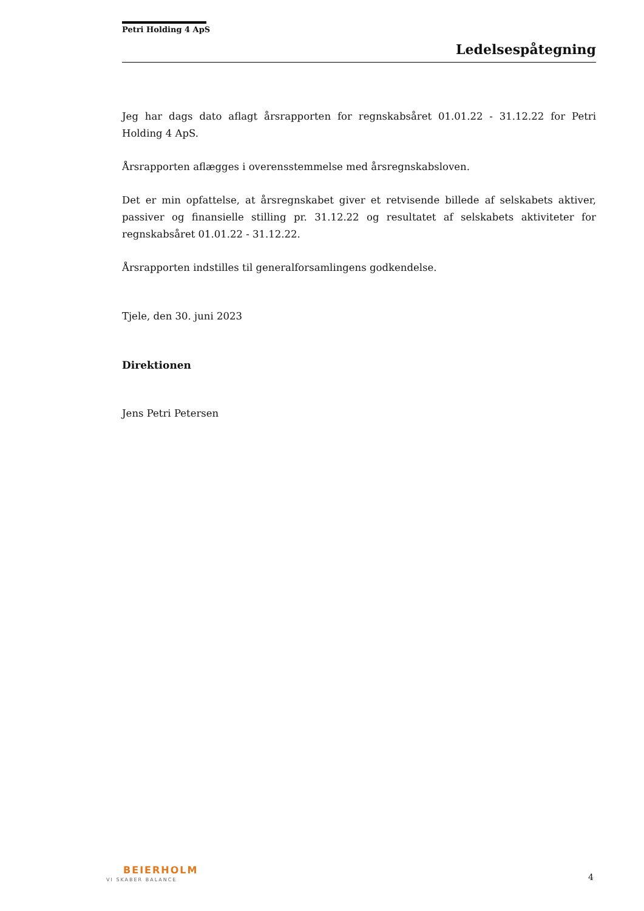Petri Holding 4 ApS
Ledelsespåtegning
Jeg har dags dato aflagt årsrapporten for regnskabsåret 01.01.22 - 31.12.22 for Petri Holding 4 ApS.
Årsrapporten aflægges i overensstemmelse med årsregnskabsloven.
Det er min opfattelse, at årsregnskabet giver et retvisende billede af selskabets aktiver, passiver og finansielle stilling pr. 31.12.22 og resultatet af selskabets aktiviteter for regnskabsåret 01.01.22 - 31.12.22.
Årsrapporten indstilles til generalforsamlingens godkendelse.
Tjele, den 30. juni 2023
Direktionen
Jens Petri Petersen
BEIERHOLM
VI SKABER BALANCE 4